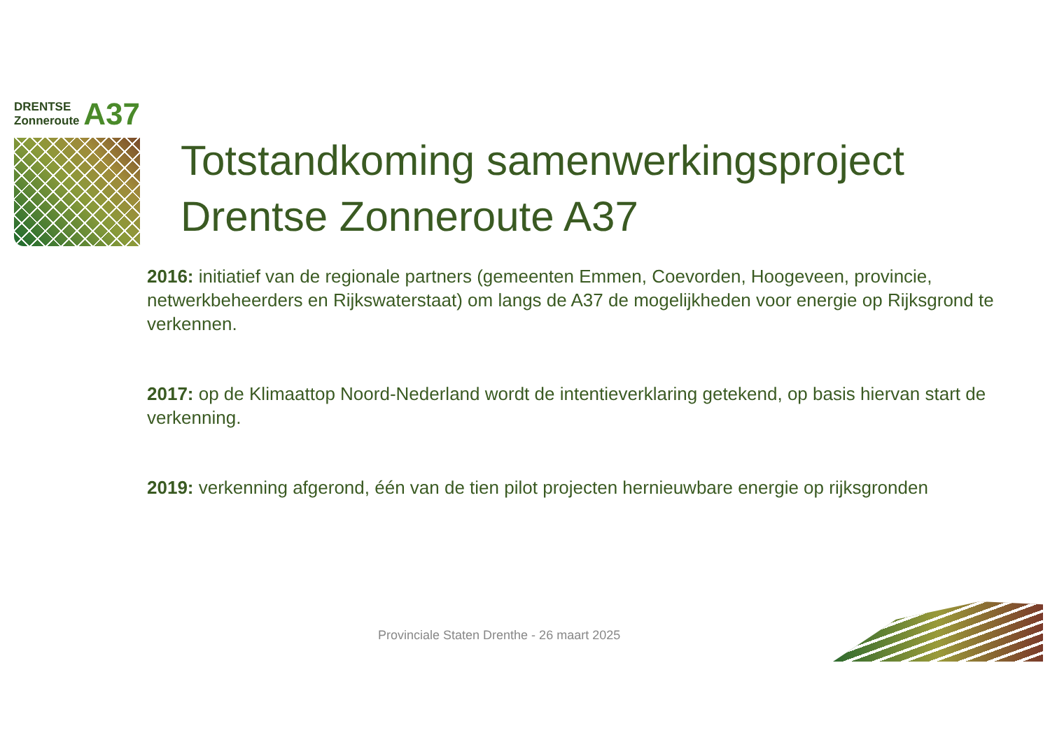A37 DRENTSE
Zonneroute
Totstandkoming samenwerkingsproject
Drentse Zonneroute A37
2016: initiatief van de regionale partners (gemeenten Emmen, Coevorden, Hoogeveen, provincie, netwerkbeheerders en Rijkswaterstaat) om langs de A37 de mogelijkheden voor energie op Rijksgrond te verkennen.
2017: op de Klimaattop Noord-Nederland wordt de intentieverklaring getekend, op basis hiervan start de verkenning.
2019: verkenning afgerond, één van de tien pilot projecten hernieuwbare energie op rijksgronden
Provinciale Staten Drenthe - 26 maart 2025